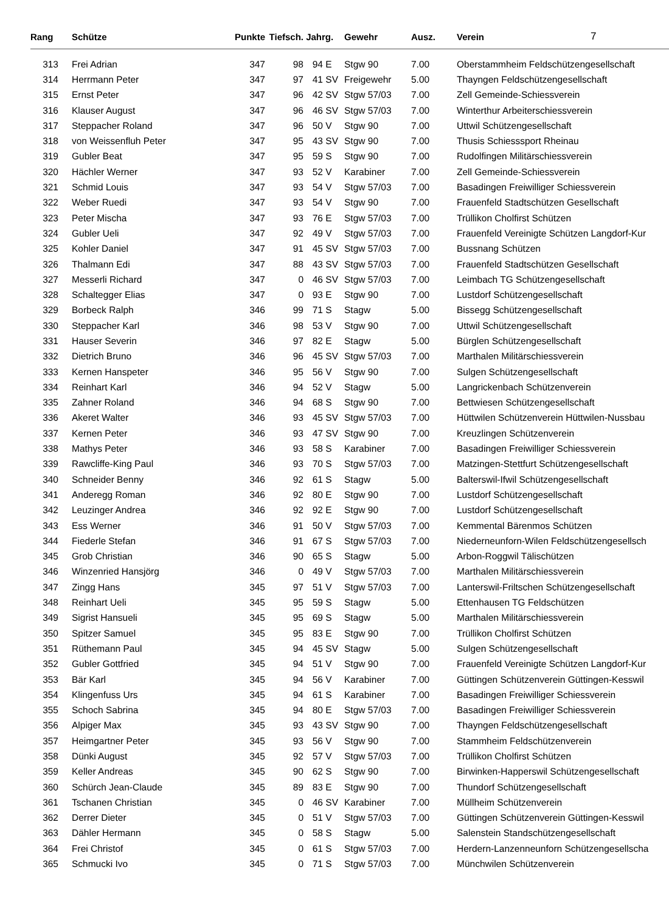| Rang | Schütze | Punkte | Tiefsch. | Jahrg. | | Gewehr | Ausz. | Verein | 7 |
| --- | --- | --- | --- | --- | --- | --- | --- | --- | --- |
| 313 | Frei Adrian | 347 | 98 | 94 | E | Stgw 90 | 7.00 | Oberstammheim Feldschützengesellschaft | |
| 314 | Herrmann Peter | 347 | 97 | 41 | SV | Freigewehr | 5.00 | Thayngen Feldschützengesellschaft | |
| 315 | Ernst Peter | 347 | 96 | 42 | SV | Stgw 57/03 | 7.00 | Zell Gemeinde-Schiessverein | |
| 316 | Klauser August | 347 | 96 | 46 | SV | Stgw 57/03 | 7.00 | Winterthur Arbeiterschiessverein | |
| 317 | Steppacher Roland | 347 | 96 | 50 | V | Stgw 90 | 7.00 | Uttwil Schützengesellschaft | |
| 318 | von Weissenfluh Peter | 347 | 95 | 43 | SV | Stgw 90 | 7.00 | Thusis Schiesssport Rheinau | |
| 319 | Gubler Beat | 347 | 95 | 59 | S | Stgw 90 | 7.00 | Rudolfingen Militärschiessverein | |
| 320 | Hächler Werner | 347 | 93 | 52 | V | Karabiner | 7.00 | Zell Gemeinde-Schiessverein | |
| 321 | Schmid Louis | 347 | 93 | 54 | V | Stgw 57/03 | 7.00 | Basadingen Freiwilliger Schiessverein | |
| 322 | Weber Ruedi | 347 | 93 | 54 | V | Stgw 90 | 7.00 | Frauenfeld Stadtschützen Gesellschaft | |
| 323 | Peter Mischa | 347 | 93 | 76 | E | Stgw 57/03 | 7.00 | Trüllikon Cholfirst Schützen | |
| 324 | Gubler Ueli | 347 | 92 | 49 | V | Stgw 57/03 | 7.00 | Frauenfeld Vereinigte Schützen Langdorf-Kur | |
| 325 | Kohler Daniel | 347 | 91 | 45 | SV | Stgw 57/03 | 7.00 | Bussnang Schützen | |
| 326 | Thalmann Edi | 347 | 88 | 43 | SV | Stgw 57/03 | 7.00 | Frauenfeld Stadtschützen Gesellschaft | |
| 327 | Messerli Richard | 347 | 0 | 46 | SV | Stgw 57/03 | 7.00 | Leimbach TG Schützengesellschaft | |
| 328 | Schaltegger Elias | 347 | 0 | 93 | E | Stgw 90 | 7.00 | Lustdorf Schützengesellschaft | |
| 329 | Borbeck Ralph | 346 | 99 | 71 | S | Stagw | 5.00 | Bissegg Schützengesellschaft | |
| 330 | Steppacher Karl | 346 | 98 | 53 | V | Stgw 90 | 7.00 | Uttwil Schützengesellschaft | |
| 331 | Hauser Severin | 346 | 97 | 82 | E | Stagw | 5.00 | Bürglen Schützengesellschaft | |
| 332 | Dietrich Bruno | 346 | 96 | 45 | SV | Stgw 57/03 | 7.00 | Marthalen Militärschiessverein | |
| 333 | Kernen Hanspeter | 346 | 95 | 56 | V | Stgw 90 | 7.00 | Sulgen Schützengesellschaft | |
| 334 | Reinhart Karl | 346 | 94 | 52 | V | Stagw | 5.00 | Langrickenbach Schützenverein | |
| 335 | Zahner Roland | 346 | 94 | 68 | S | Stgw 90 | 7.00 | Bettwiesen Schützengesellschaft | |
| 336 | Akeret Walter | 346 | 93 | 45 | SV | Stgw 57/03 | 7.00 | Hüttwilen Schützenverein Hüttwilen-Nussbau | |
| 337 | Kernen Peter | 346 | 93 | 47 | SV | Stgw 90 | 7.00 | Kreuzlingen Schützenverein | |
| 338 | Mathys Peter | 346 | 93 | 58 | S | Karabiner | 7.00 | Basadingen Freiwilliger Schiessverein | |
| 339 | Rawcliffe-King Paul | 346 | 93 | 70 | S | Stgw 57/03 | 7.00 | Matzingen-Stettfurt Schützengesellschaft | |
| 340 | Schneider Benny | 346 | 92 | 61 | S | Stagw | 5.00 | Balterswil-Ifwil Schützengesellschaft | |
| 341 | Anderegg Roman | 346 | 92 | 80 | E | Stgw 90 | 7.00 | Lustdorf Schützengesellschaft | |
| 342 | Leuzinger Andrea | 346 | 92 | 92 | E | Stgw 90 | 7.00 | Lustdorf Schützengesellschaft | |
| 343 | Ess Werner | 346 | 91 | 50 | V | Stgw 57/03 | 7.00 | Kemmental Bärenmos Schützen | |
| 344 | Fiederle Stefan | 346 | 91 | 67 | S | Stgw 57/03 | 7.00 | Niederneunforn-Wilen Feldschützengesellsch | |
| 345 | Grob Christian | 346 | 90 | 65 | S | Stagw | 5.00 | Arbon-Roggwil Tälischützen | |
| 346 | Winzenried Hansjörg | 346 | 0 | 49 | V | Stgw 57/03 | 7.00 | Marthalen Militärschiessverein | |
| 347 | Zingg Hans | 345 | 97 | 51 | V | Stgw 57/03 | 7.00 | Lanterswil-Friltschen Schützengesellschaft | |
| 348 | Reinhart Ueli | 345 | 95 | 59 | S | Stagw | 5.00 | Ettenhausen TG Feldschützen | |
| 349 | Sigrist Hansueli | 345 | 95 | 69 | S | Stagw | 5.00 | Marthalen Militärschiessverein | |
| 350 | Spitzer Samuel | 345 | 95 | 83 | E | Stgw 90 | 7.00 | Trüllikon Cholfirst Schützen | |
| 351 | Rüthemann Paul | 345 | 94 | 45 | SV | Stagw | 5.00 | Sulgen Schützengesellschaft | |
| 352 | Gubler Gottfried | 345 | 94 | 51 | V | Stgw 90 | 7.00 | Frauenfeld Vereinigte Schützen Langdorf-Kur | |
| 353 | Bär Karl | 345 | 94 | 56 | V | Karabiner | 7.00 | Güttingen Schützenverein Güttingen-Kesswil | |
| 354 | Klingenfuss Urs | 345 | 94 | 61 | S | Karabiner | 7.00 | Basadingen Freiwilliger Schiessverein | |
| 355 | Schoch Sabrina | 345 | 94 | 80 | E | Stgw 57/03 | 7.00 | Basadingen Freiwilliger Schiessverein | |
| 356 | Alpiger Max | 345 | 93 | 43 | SV | Stgw 90 | 7.00 | Thayngen Feldschützengesellschaft | |
| 357 | Heimgartner Peter | 345 | 93 | 56 | V | Stgw 90 | 7.00 | Stammheim Feldschützenverein | |
| 358 | Dünki August | 345 | 92 | 57 | V | Stgw 57/03 | 7.00 | Trüllikon Cholfirst Schützen | |
| 359 | Keller Andreas | 345 | 90 | 62 | S | Stgw 90 | 7.00 | Birwinken-Happerswil Schützengesellschaft | |
| 360 | Schürch Jean-Claude | 345 | 89 | 83 | E | Stgw 90 | 7.00 | Thundorf Schützengesellschaft | |
| 361 | Tschanen Christian | 345 | 0 | 46 | SV | Karabiner | 7.00 | Müllheim Schützenverein | |
| 362 | Derrer Dieter | 345 | 0 | 51 | V | Stgw 57/03 | 7.00 | Güttingen Schützenverein Güttingen-Kesswil | |
| 363 | Dähler Hermann | 345 | 0 | 58 | S | Stagw | 5.00 | Salenstein Standschützengesellschaft | |
| 364 | Frei Christof | 345 | 0 | 61 | S | Stgw 57/03 | 7.00 | Herdern-Lanzenneunforn Schützengesellscha | |
| 365 | Schmucki Ivo | 345 | 0 | 71 | S | Stgw 57/03 | 7.00 | Münchwilen Schützenverein | |